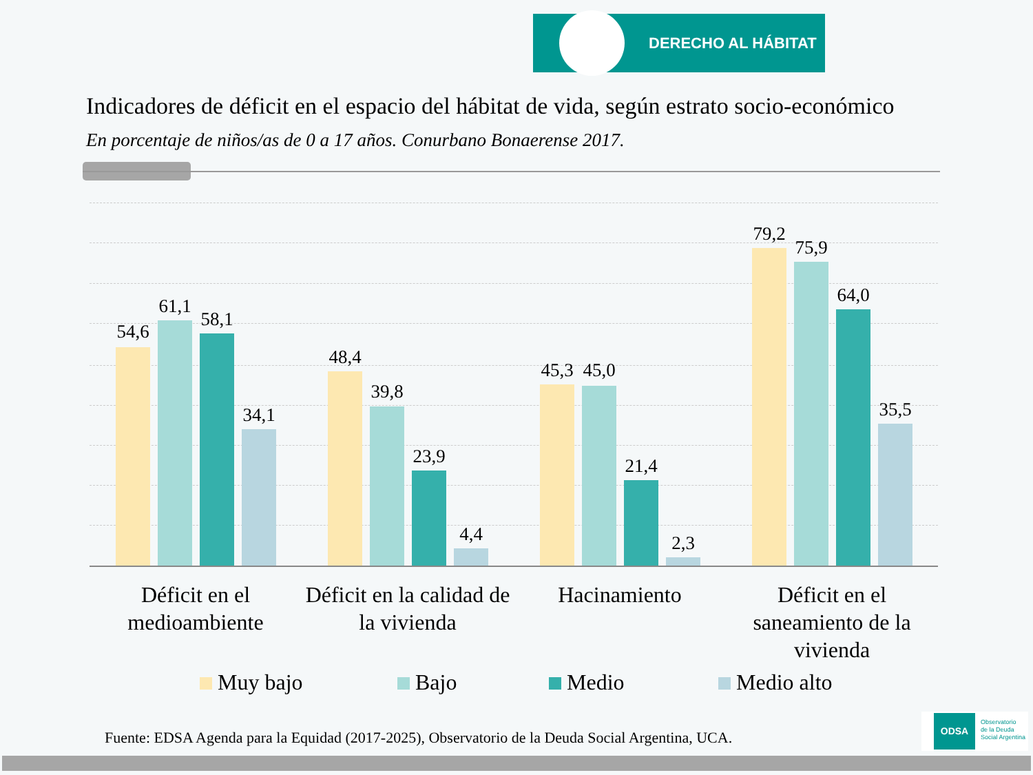DERECHO AL HÁBITAT
Indicadores de déficit en el espacio del hábitat de vida, según estrato socio-económico
En porcentaje de niños/as de 0 a 17 años. Conurbano Bonaerense 2017.
54,6
61,1
58,1
34,1
48,4
39,8
23,9
4,4
45,3 45,0
21,4
2,3
79,2
75,9
64,0
35,5
Déficit en el medioambiente
Déficit en la calidad de la vivienda
Hacinamiento Déficit en el saneamiento de la vivienda
Muy bajo Bajo Medio Medio alto
Fuente: EDSA Agenda para la Equidad (2017-2025), Observatorio de la Deuda Social Argentina, UCA.
ODSA Observatorio
de la Deuda
Social Argentina